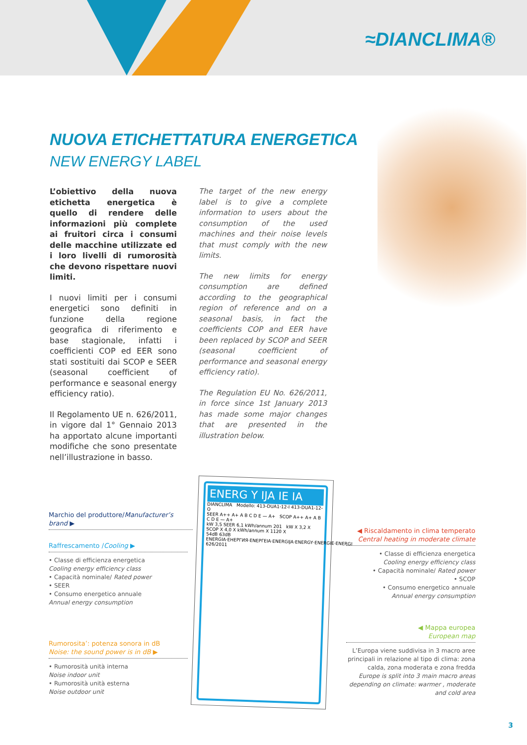≈DIANCLIMA®
NUOVA ETICHETTATURA ENERGETICA
NEW ENERGY LABEL
L’obiettivo della nuova etichetta energetica è quello di rendere delle informazioni più complete ai fruitori circa i consumi delle macchine utilizzate ed i loro livelli di rumorosità che devono rispettare nuovi limiti.
I nuovi limiti per i consumi energetici sono definiti in funzione della regione geografica di riferimento e base stagionale, infatti i coefficienti COP ed EER sono stati sostituiti dai SCOP e SEER (seasonal coefficient of performance e seasonal energy efficiency ratio).
Il Regolamento UE n. 626/2011, in vigore dal 1° Gennaio 2013 ha apportato alcune importanti modifiche che sono presentate nell’illustrazione in basso.
The target of the new energy label is to give a complete information to users about the consumption of the used machines and their noise levels that must comply with the new limits.
The new limits for energy consumption are defined according to the geographical region of reference and on a seasonal basis, in fact the coefficients COP and EER have been replaced by SCOP and SEER (seasonal coefficient of performance and seasonal energy efficiency ratio).
The Regulation EU No. 626/2011, in force since 1st January 2013 has made some major changes that are presented in the illustration below.
Marchio del produttore/Manufacturer’s brand ▶
Raffrescamento /Cooling ▶
• Classe di efficienza energetica
Cooling energy efficiency class
• Capacità nominale/ Rated power
• SEER
• Consumo energetico annuale
Annual energy consumption
Rumorosita’: potenza sonora in dB
Noise: the sound power is in dB ▶
• Rumorosità unità interna
Noise indoor unit
• Rumorosità unità esterna
Noise outdoor unit
ENERG Y IJA IE IA
DIANCLIMA Modello: 413-DUA1-12-I 413-DUA1-12-O
SEER A++ A+ A B C D E — A+ SCOP A++ A+ A B C D E — A+
kW 3,5 SEER 6,1 kWh/annum 201 kW X 3,2 X SCOP X 4,0 X kWh/annum X 1120 X
54dB 63dB
ENERGIA·ЕНЕРГИЯ·ΕΝΕΡΓΕΙΑ·ENERGIJA·ENERGY·ENERGIE·ENERGI 626/2011
◀ Riscaldamento in clima temperato
Central heating in moderate climate
• Classe di efficienza energetica
Cooling energy efficiency class
• Capacità nominale/ Rated power
• SCOP
• Consumo energetico annuale
Annual energy consumption
◀ Mappa europea
European map
L’Europa viene suddivisa in 3 macro aree principali in relazione al tipo di clima: zona calda, zona moderata e zona fredda
Europe is split into 3 main macro areas depending on climate: warmer , moderate and cold area
3